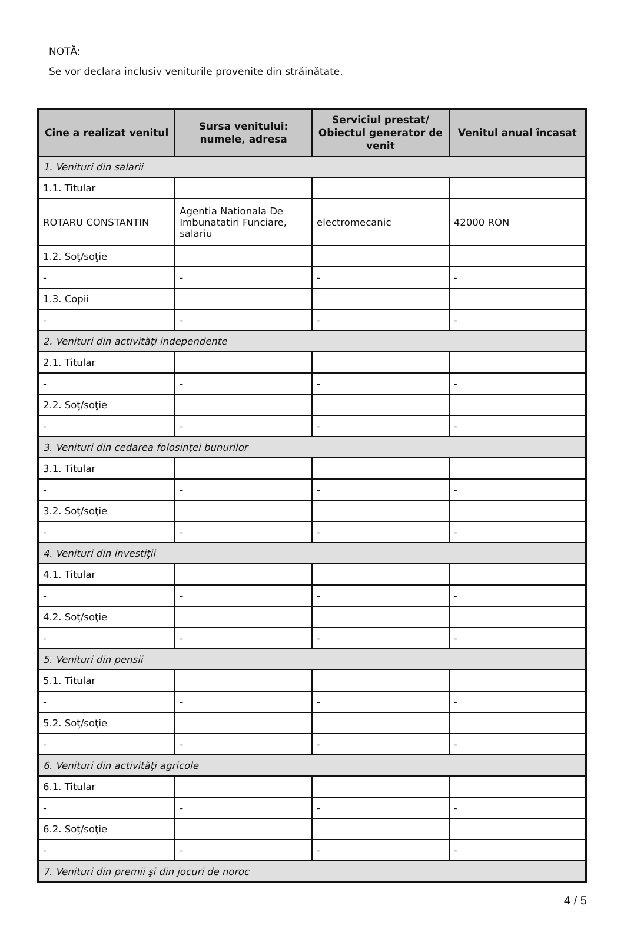NOTĂ:
Se vor declara inclusiv veniturile provenite din străinătate.
| Cine a realizat venitul | Sursa venitului: numele, adresa | Serviciul prestat/ Obiectul generator de venit | Venitul anual încasat |
| --- | --- | --- | --- |
| 1. Venituri din salarii | | | |
| 1.1. Titular | | | |
| ROTARU CONSTANTIN | Agentia Nationala De Imbunatatiri Funciare, salariu | electromecanic | 42000 RON |
| 1.2. Soţ/soţie | | | |
| - | - | - | - |
| 1.3. Copii | | | |
| - | - | - | - |
| 2. Venituri din activităţi independente | | | |
| 2.1. Titular | | | |
| - | - | - | - |
| 2.2. Soţ/soţie | | | |
| - | - | - | - |
| 3. Venituri din cedarea folosinţei bunurilor | | | |
| 3.1. Titular | | | |
| - | - | - | - |
| 3.2. Soţ/soţie | | | |
| - | - | - | - |
| 4. Venituri din investiţii | | | |
| 4.1. Titular | | | |
| - | - | - | - |
| 4.2. Soţ/soţie | | | |
| - | - | - | - |
| 5. Venituri din pensii | | | |
| 5.1. Titular | | | |
| - | - | - | - |
| 5.2. Soţ/soţie | | | |
| - | - | - | - |
| 6. Venituri din activităţi agricole | | | |
| 6.1. Titular | | | |
| - | - | - | - |
| 6.2. Soţ/soţie | | | |
| - | - | - | - |
| 7. Venituri din premii şi din jocuri de noroc | | | |
4 / 5